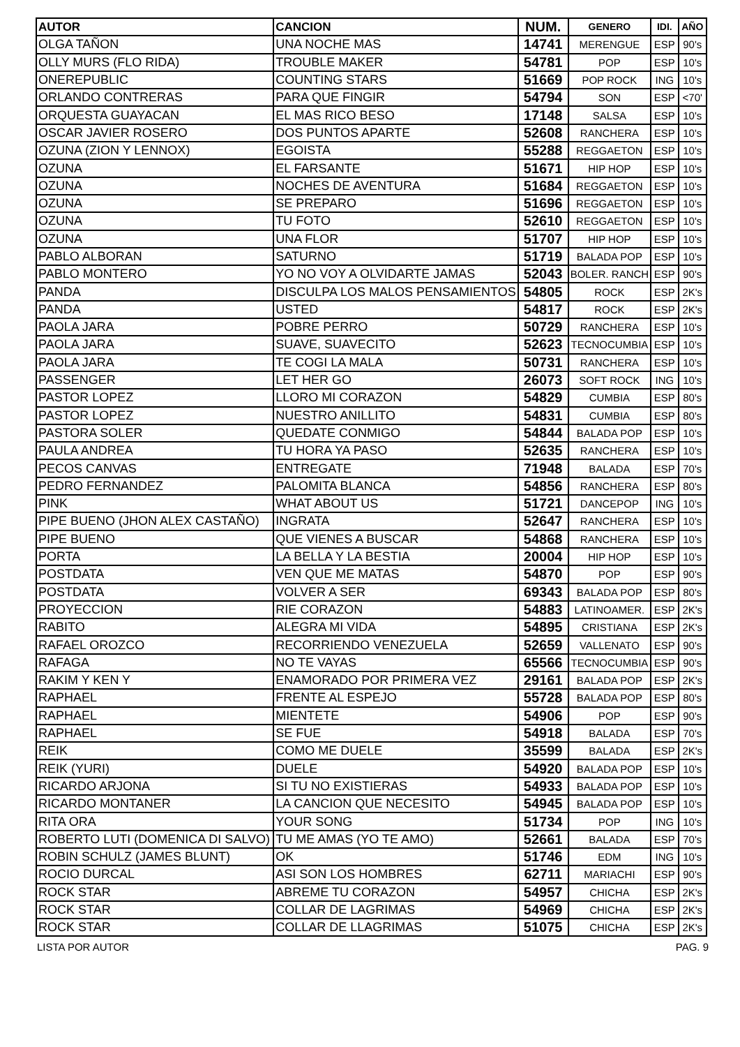| AUTOR | CANCION | NUM. | GENERO | IDI. | AÑO |
| --- | --- | --- | --- | --- | --- |
| OLGA TAÑON | UNA NOCHE MAS | 14741 | MERENGUE | ESP | 90's |
| OLLY MURS (FLO RIDA) | TROUBLE MAKER | 54781 | POP | ESP | 10's |
| ONEREPUBLIC | COUNTING STARS | 51669 | POP ROCK | ING | 10's |
| ORLANDO CONTRERAS | PARA QUE FINGIR | 54794 | SON | ESP | <70' |
| ORQUESTA GUAYACAN | EL MAS RICO BESO | 17148 | SALSA | ESP | 10's |
| OSCAR JAVIER ROSERO | DOS PUNTOS APARTE | 52608 | RANCHERA | ESP | 10's |
| OZUNA (ZION Y LENNOX) | EGOISTA | 55288 | REGGAETON | ESP | 10's |
| OZUNA | EL FARSANTE | 51671 | HIP HOP | ESP | 10's |
| OZUNA | NOCHES DE AVENTURA | 51684 | REGGAETON | ESP | 10's |
| OZUNA | SE PREPARO | 51696 | REGGAETON | ESP | 10's |
| OZUNA | TU FOTO | 52610 | REGGAETON | ESP | 10's |
| OZUNA | UNA FLOR | 51707 | HIP HOP | ESP | 10's |
| PABLO ALBORAN | SATURNO | 51719 | BALADA POP | ESP | 10's |
| PABLO MONTERO | YO NO VOY A OLVIDARTE JAMAS | 52043 | BOLER. RANCH | ESP | 90's |
| PANDA | DISCULPA LOS MALOS PENSAMIENTOS | 54805 | ROCK | ESP | 2K's |
| PANDA | USTED | 54817 | ROCK | ESP | 2K's |
| PAOLA JARA | POBRE PERRO | 50729 | RANCHERA | ESP | 10's |
| PAOLA JARA | SUAVE, SUAVECITO | 52623 | TECNOCUMBIA | ESP | 10's |
| PAOLA JARA | TE COGI LA MALA | 50731 | RANCHERA | ESP | 10's |
| PASSENGER | LET HER GO | 26073 | SOFT ROCK | ING | 10's |
| PASTOR LOPEZ | LLORO MI CORAZON | 54829 | CUMBIA | ESP | 80's |
| PASTOR LOPEZ | NUESTRO ANILLITO | 54831 | CUMBIA | ESP | 80's |
| PASTORA SOLER | QUEDATE CONMIGO | 54844 | BALADA POP | ESP | 10's |
| PAULA ANDREA | TU HORA YA PASO | 52635 | RANCHERA | ESP | 10's |
| PECOS CANVAS | ENTREGATE | 71948 | BALADA | ESP | 70's |
| PEDRO FERNANDEZ | PALOMITA BLANCA | 54856 | RANCHERA | ESP | 80's |
| PINK | WHAT ABOUT US | 51721 | DANCEPOP | ING | 10's |
| PIPE BUENO (JHON ALEX CASTAÑO) | INGRATA | 52647 | RANCHERA | ESP | 10's |
| PIPE BUENO | QUE VIENES A BUSCAR | 54868 | RANCHERA | ESP | 10's |
| PORTA | LA BELLA Y LA BESTIA | 20004 | HIP HOP | ESP | 10's |
| POSTDATA | VEN QUE ME MATAS | 54870 | POP | ESP | 90's |
| POSTDATA | VOLVER A SER | 69343 | BALADA POP | ESP | 80's |
| PROYECCION | RIE CORAZON | 54883 | LATINOAMER. | ESP | 2K's |
| RABITO | ALEGRA MI VIDA | 54895 | CRISTIANA | ESP | 2K's |
| RAFAEL OROZCO | RECORRIENDO VENEZUELA | 52659 | VALLENATO | ESP | 90's |
| RAFAGA | NO TE VAYAS | 65566 | TECNOCUMBIA | ESP | 90's |
| RAKIM Y KEN Y | ENAMORADO POR PRIMERA VEZ | 29161 | BALADA POP | ESP | 2K's |
| RAPHAEL | FRENTE AL ESPEJO | 55728 | BALADA POP | ESP | 80's |
| RAPHAEL | MIENTETE | 54906 | POP | ESP | 90's |
| RAPHAEL | SE FUE | 54918 | BALADA | ESP | 70's |
| REIK | COMO ME DUELE | 35599 | BALADA | ESP | 2K's |
| REIK (YURI) | DUELE | 54920 | BALADA POP | ESP | 10's |
| RICARDO ARJONA | SI TU NO EXISTIERAS | 54933 | BALADA POP | ESP | 10's |
| RICARDO MONTANER | LA CANCION QUE NECESITO | 54945 | BALADA POP | ESP | 10's |
| RITA ORA | YOUR SONG | 51734 | POP | ING | 10's |
| ROBERTO LUTI (DOMENICA DI SALVO) | TU ME AMAS (YO TE AMO) | 52661 | BALADA | ESP | 70's |
| ROBIN SCHULZ (JAMES BLUNT) | OK | 51746 | EDM | ING | 10's |
| ROCIO DURCAL | ASI SON LOS HOMBRES | 62711 | MARIACHI | ESP | 90's |
| ROCK STAR | ABREME TU CORAZON | 54957 | CHICHA | ESP | 2K's |
| ROCK STAR | COLLAR DE LAGRIMAS | 54969 | CHICHA | ESP | 2K's |
| ROCK STAR | COLLAR DE LLAGRIMAS | 51075 | CHICHA | ESP | 2K's |
LISTA POR AUTOR PAG. 9